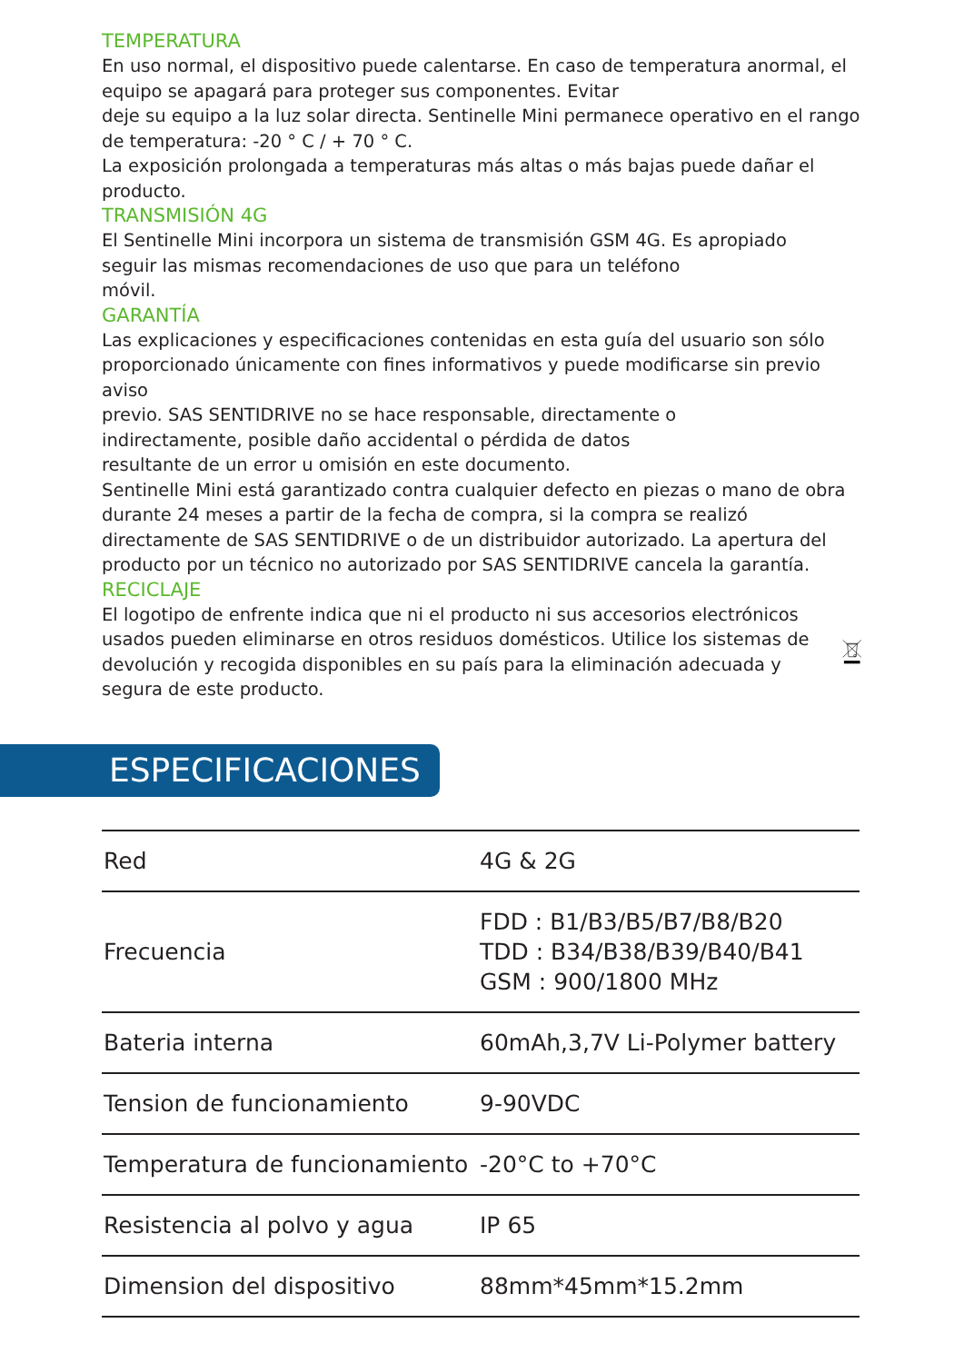TEMPERATURA
En uso normal, el dispositivo puede calentarse. En caso de temperatura anormal, el equipo se apagará para proteger sus componentes. Evitar
deje su equipo a la luz solar directa. Sentinelle Mini permanece operativo en el rango de temperatura: -20 ° C / + 70 ° C.
La exposición prolongada a temperaturas más altas o más bajas puede dañar el producto.
TRANSMISIÓN 4G
El Sentinelle Mini incorpora un sistema de transmisión GSM 4G. Es apropiado
seguir las mismas recomendaciones de uso que para un teléfono
móvil.
GARANTÍA
Las explicaciones y especificaciones contenidas en esta guía del usuario son sólo proporcionado únicamente con fines informativos y puede modificarse sin previo aviso
previo. SAS SENTIDRIVE no se hace responsable, directamente o
indirectamente, posible daño accidental o pérdida de datos
resultante de un error u omisión en este documento.
Sentinelle Mini está garantizado contra cualquier defecto en piezas o mano de obra durante 24 meses a partir de la fecha de compra, si la compra se realizó directamente de SAS SENTIDRIVE o de un distribuidor autorizado. La apertura del producto por un técnico no autorizado por SAS SENTIDRIVE cancela la garantía.
RECICLAJE
El logotipo de enfrente indica que ni el producto ni sus accesorios electrónicos usados pueden eliminarse en otros residuos domésticos. Utilice los sistemas de devolución y recogida disponibles en su país para la eliminación adecuada y segura de este producto.
ESPECIFICACIONES
| Red | 4G & 2G |
| Frecuencia | FDD : B1/B3/B5/B7/B8/B20 TDD : B34/B38/B39/B40/B41 GSM : 900/1800 MHz |
| Bateria interna | 60mAh,3,7V Li-Polymer battery |
| Tension de funcionamiento | 9-90VDC |
| Temperatura de funcionamiento | -20°C to +70°C |
| Resistencia al polvo y agua | IP 65 |
| Dimension del dispositivo | 88mm*45mm*15.2mm |